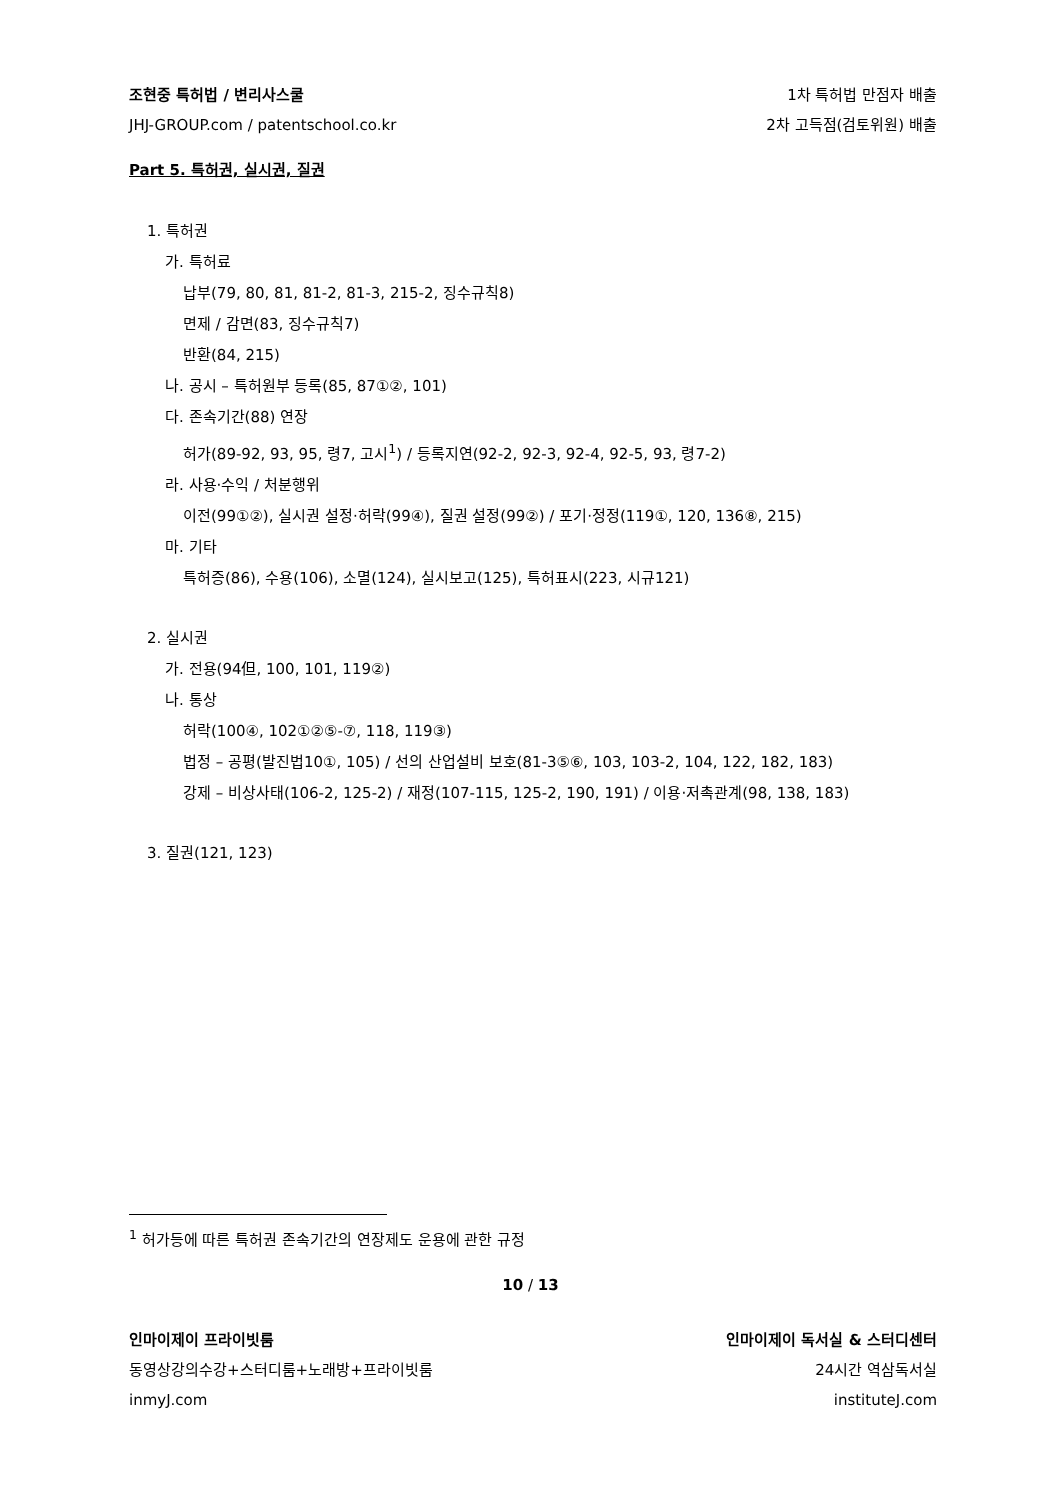조현중 특허법 / 변리사스쿨 1차 특허법 만점자 배출
JHJ-GROUP.com / patentschool.co.kr 2차 고득점(검토위원) 배출
Part 5. 특허권, 실시권, 질권
1. 특허권
가. 특허료
납부(79, 80, 81, 81-2, 81-3, 215-2, 징수규칙8)
면제 / 감면(83, 징수규칙7)
반환(84, 215)
나. 공시 – 특허원부 등록(85, 87①②, 101)
다. 존속기간(88) 연장
허가(89-92, 93, 95, 령7, 고시<sup>1</sup>) / 등록지연(92-2, 92-3, 92-4, 92-5, 93, 령7-2)
라. 사용·수익 / 처분행위
이전(99①②), 실시권 설정·허락(99④), 질권 설정(99②) / 포기·정정(119①, 120, 136⑧, 215)
마. 기타
특허증(86), 수용(106), 소멸(124), 실시보고(125), 특허표시(223, 시규121)
2. 실시권
가. 전용(94但, 100, 101, 119②)
나. 통상
허락(100④, 102①②⑤-⑦, 118, 119③)
법정 – 공평(발진법10①, 105) / 선의 산업설비 보호(81-3⑤⑥, 103, 103-2, 104, 122, 182, 183)
강제 – 비상사태(106-2, 125-2) / 재정(107-115, 125-2, 190, 191) / 이용·저촉관계(98, 138, 183)
3. 질권(121, 123)
<sup>1</sup> 허가등에 따른 특허권 존속기간의 연장제도 운용에 관한 규정
10 / 13
인마이제이 프라이빗룸 인마이제이 독서실 & 스터디센터
동영상강의수강+스터디룸+노래방+프라이빗룸 24시간 역삼독서실
inmyJ.com instituteJ.com